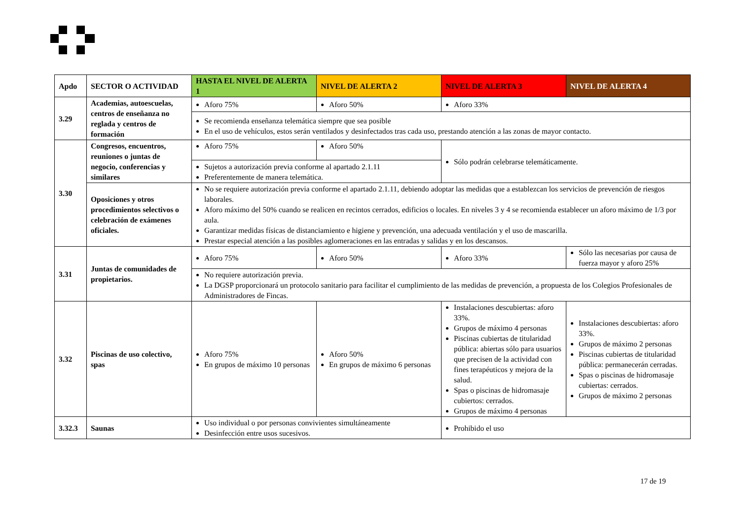| Apdo | SECTOR O ACTIVIDAD | HASTA EL NIVEL DE ALERTA 1 | NIVEL DE ALERTA 2 | NIVEL DE ALERTA 3 | NIVEL DE ALERTA 4 |
| --- | --- | --- | --- | --- | --- |
| 3.29 | Academias, autoescuelas, centros de enseñanza no reglada y centros de formación | Aforo 75% | Aforo 50% | Aforo 33% | |
| | | Se recomienda enseñanza telemática siempre que sea posible En el uso de vehículos, estos serán ventilados y desinfectados tras cada uso, prestando atención a las zonas de mayor contacto. | | | |
| 3.30 | Congresos, encuentros, reuniones o juntas de negocio, conferencias y similares | Aforo 75% | Aforo 50% | Sólo podrán celebrarse telemáticamente. | |
| | | Sujetos a autorización previa conforme al apartado 2.1.11 Preferentemente de manera telemática. | | | |
| | Oposiciones y otros procedimientos selectivos o celebración de exámenes oficiales. | No se requiere autorización previa conforme el apartado 2.1.11, debiendo adoptar las medidas que a establezcan los servicios de prevención de riesgos laborales. Aforo máximo del 50% cuando se realicen en recintos cerrados, edificios o locales. En niveles 3 y 4 se recomienda establecer un aforo máximo de 1/3 por aula. Garantizar medidas físicas de distanciamiento e higiene y prevención, una adecuada ventilación y el uso de mascarilla. Prestar especial atención a las posibles aglomeraciones en las entradas y salidas y en los descansos. | | | |
| 3.31 | Juntas de comunidades de propietarios. | Aforo 75% | Aforo 50% | Aforo 33% | Sólo las necesarias por causa de fuerza mayor y aforo 25% |
| | | No requiere autorización previa. La DGSP proporcionará un protocolo sanitario para facilitar el cumplimiento de las medidas de prevención, a propuesta de los Colegios Profesionales de Administradores de Fincas. | | | |
| 3.32 | Piscinas de uso colectivo, spas | Aforo 75% En grupos de máximo 10 personas | Aforo 50% En grupos de máximo 6 personas | Instalaciones descubiertas: aforo 33%. Grupos de máximo 4 personas Piscinas cubiertas de titularidad pública: abiertas sólo para usuarios que precisen de la actividad con fines terapéuticos y mejora de la salud. Spas o piscinas de hidromasaje cubiertos: cerrados. Grupos de máximo 4 personas | Instalaciones descubiertas: aforo 33%. Grupos de máximo 2 personas Piscinas cubiertas de titularidad pública: permanecerán cerradas. Spas o piscinas de hidromasaje cubiertas: cerrados. Grupos de máximo 2 personas |
| 3.32.3 | Saunas | Uso individual o por personas convivientes simultáneamente Desinfección entre usos sucesivos. | | Prohibido el uso | |
17 de 19